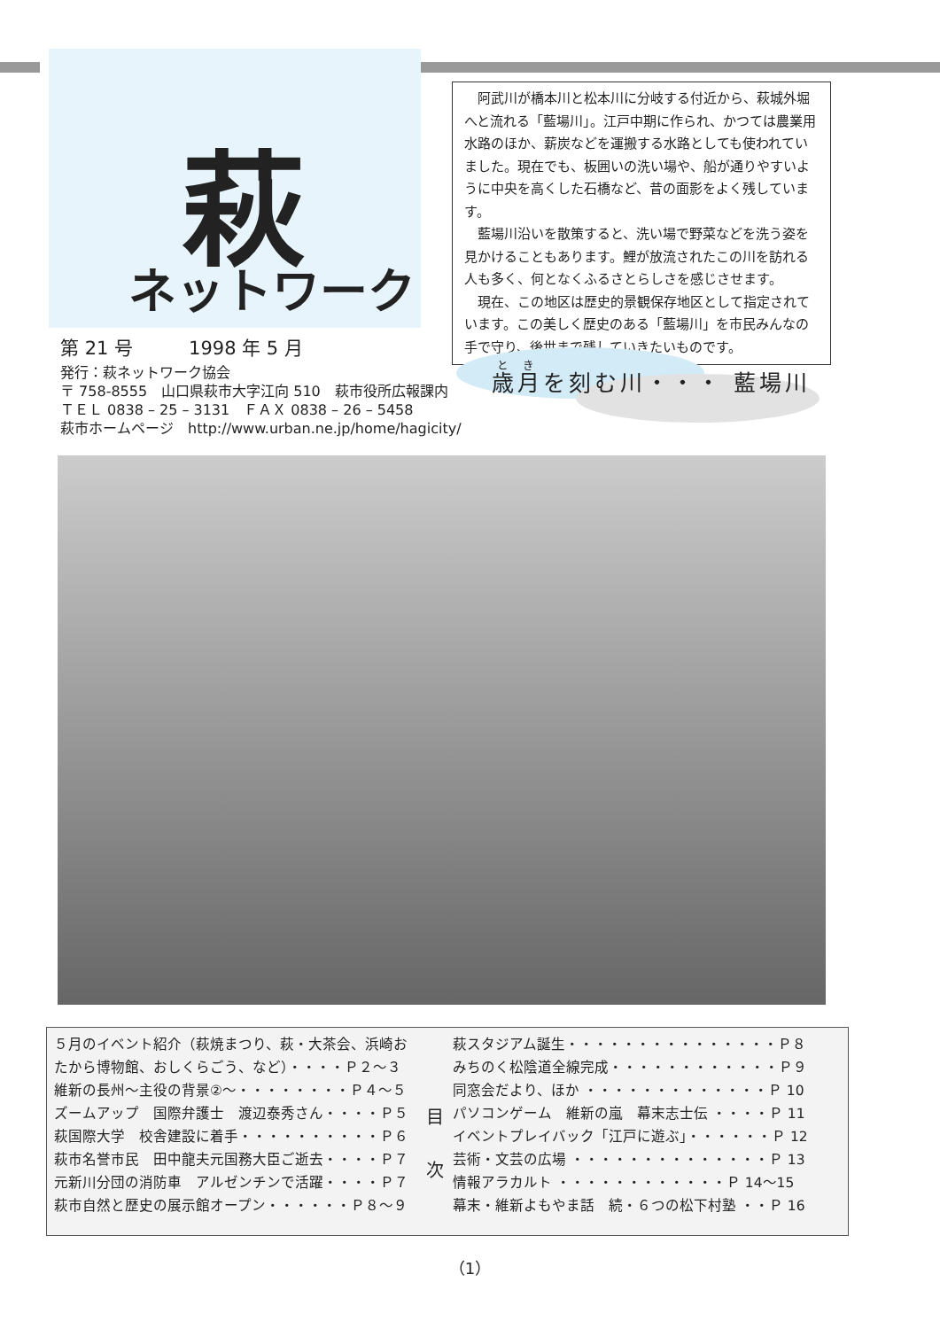萩
ネットワーク
　阿武川が橋本川と松本川に分岐する付近から、萩城外堀へと流れる「藍場川」。江戸中期に作られ、かつては農業用水路のほか、薪炭などを運搬する水路としても使われていました。現在でも、板囲いの洗い場や、船が通りやすいように中央を高くした石橋など、昔の面影をよく残しています。
　藍場川沿いを散策すると、洗い場で野菜などを洗う姿を見かけることもあります。鯉が放流されたこの川を訪れる人も多く、何となくふるさとらしさを感じさせます。
　現在、この地区は歴史的景観保存地区として指定されています。この美しく歴史のある「藍場川」を市民みんなの手で守り、後世まで残していきたいものです。
第 21 号　　　1998 年 5 月
発行：萩ネットワーク協会
〒 758-8555　山口県萩市大字江向 510　萩市役所広報課内
ＴＥＬ 0838 – 25 – 3131　ＦＡＸ 0838 – 26 – 5458
萩市ホームページ　http://www.urban.ne.jp/home/hagicity/
歳月を刻む川・・・ 藍場川
５月のイベント紹介（萩焼まつり、萩・大茶会、浜崎おたから博物館、おしくらごう、など）・・・・Ｐ２〜３
維新の長州〜主役の背景②〜・・・・・・・・Ｐ４〜５
ズームアップ　国際弁護士　渡辺泰秀さん・・・・Ｐ５
萩国際大学　校舎建設に着手・・・・・・・・・・Ｐ６
萩市名誉市民　田中龍夫元国務大臣ご逝去・・・・Ｐ７
元新川分団の消防車　アルゼンチンで活躍・・・・Ｐ７
萩市自然と歴史の展示館オープン・・・・・・Ｐ８〜９
目
次
萩スタジアム誕生・・・・・・・・・・・・・・・Ｐ８
みちのく松陰道全線完成・・・・・・・・・・・・Ｐ９
同窓会だより、ほか ・・・・・・・・・・・・・Ｐ 10
パソコンゲーム　維新の嵐　幕末志士伝 ・・・・Ｐ 11
イベントプレイバック「江戸に遊ぶ」・・・・・・Ｐ 12
芸術・文芸の広場 ・・・・・・・・・・・・・・Ｐ 13
情報アラカルト ・・・・・・・・・・・・Ｐ 14〜15
幕末・維新よもやま話　続・６つの松下村塾 ・・Ｐ 16
（1）